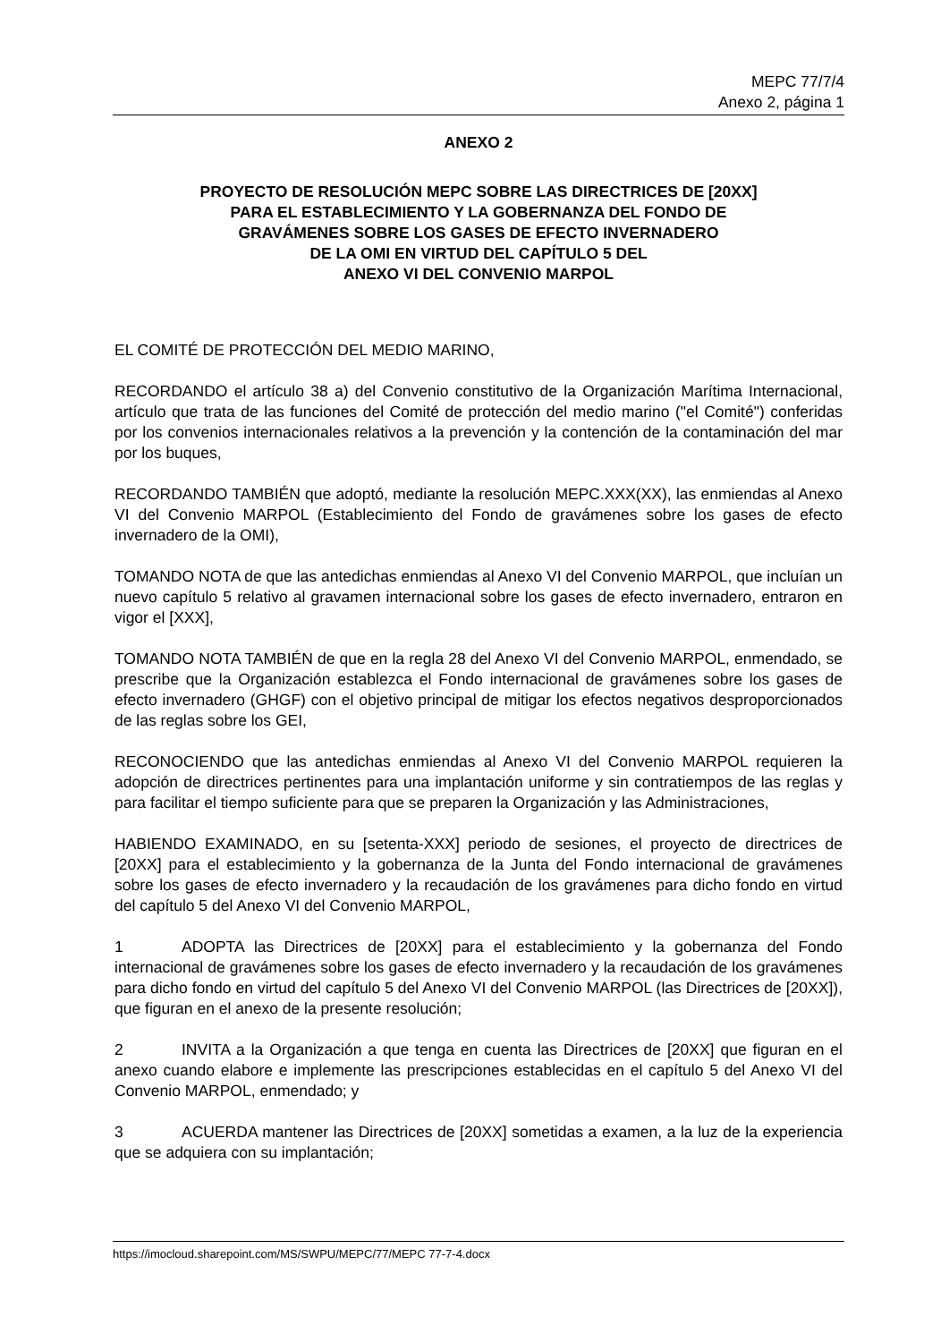MEPC 77/7/4
Anexo 2, página 1
ANEXO 2
PROYECTO DE RESOLUCIÓN MEPC SOBRE LAS DIRECTRICES DE [20XX]
PARA EL ESTABLECIMIENTO Y LA GOBERNANZA DEL FONDO DE
GRAVÁMENES SOBRE LOS GASES DE EFECTO INVERNADERO
DE LA OMI EN VIRTUD DEL CAPÍTULO 5 DEL
ANEXO VI DEL CONVENIO MARPOL
EL COMITÉ DE PROTECCIÓN DEL MEDIO MARINO,
RECORDANDO el artículo 38 a) del Convenio constitutivo de la Organización Marítima Internacional, artículo que trata de las funciones del Comité de protección del medio marino ("el Comité") conferidas por los convenios internacionales relativos a la prevención y la contención de la contaminación del mar por los buques,
RECORDANDO TAMBIÉN que adoptó, mediante la resolución MEPC.XXX(XX), las enmiendas al Anexo VI del Convenio MARPOL (Establecimiento del Fondo de gravámenes sobre los gases de efecto invernadero de la OMI),
TOMANDO NOTA de que las antedichas enmiendas al Anexo VI del Convenio MARPOL, que incluían un nuevo capítulo 5 relativo al gravamen internacional sobre los gases de efecto invernadero, entraron en vigor el [XXX],
TOMANDO NOTA TAMBIÉN de que en la regla 28 del Anexo VI del Convenio MARPOL, enmendado, se prescribe que la Organización establezca el Fondo internacional de gravámenes sobre los gases de efecto invernadero (GHGF) con el objetivo principal de mitigar los efectos negativos desproporcionados de las reglas sobre los GEI,
RECONOCIENDO que las antedichas enmiendas al Anexo VI del Convenio MARPOL requieren la adopción de directrices pertinentes para una implantación uniforme y sin contratiempos de las reglas y para facilitar el tiempo suficiente para que se preparen la Organización y las Administraciones,
HABIENDO EXAMINADO, en su [setenta-XXX] periodo de sesiones, el proyecto de directrices de [20XX] para el establecimiento y la gobernanza de la Junta del Fondo internacional de gravámenes sobre los gases de efecto invernadero y la recaudación de los gravámenes para dicho fondo en virtud del capítulo 5 del Anexo VI del Convenio MARPOL,
1 ADOPTA las Directrices de [20XX] para el establecimiento y la gobernanza del Fondo internacional de gravámenes sobre los gases de efecto invernadero y la recaudación de los gravámenes para dicho fondo en virtud del capítulo 5 del Anexo VI del Convenio MARPOL (las Directrices de [20XX]), que figuran en el anexo de la presente resolución;
2 INVITA a la Organización a que tenga en cuenta las Directrices de [20XX] que figuran en el anexo cuando elabore e implemente las prescripciones establecidas en el capítulo 5 del Anexo VI del Convenio MARPOL, enmendado; y
3 ACUERDA mantener las Directrices de [20XX] sometidas a examen, a la luz de la experiencia que se adquiera con su implantación;
https://imocloud.sharepoint.com/MS/SWPU/MEPC/77/MEPC 77-7-4.docx